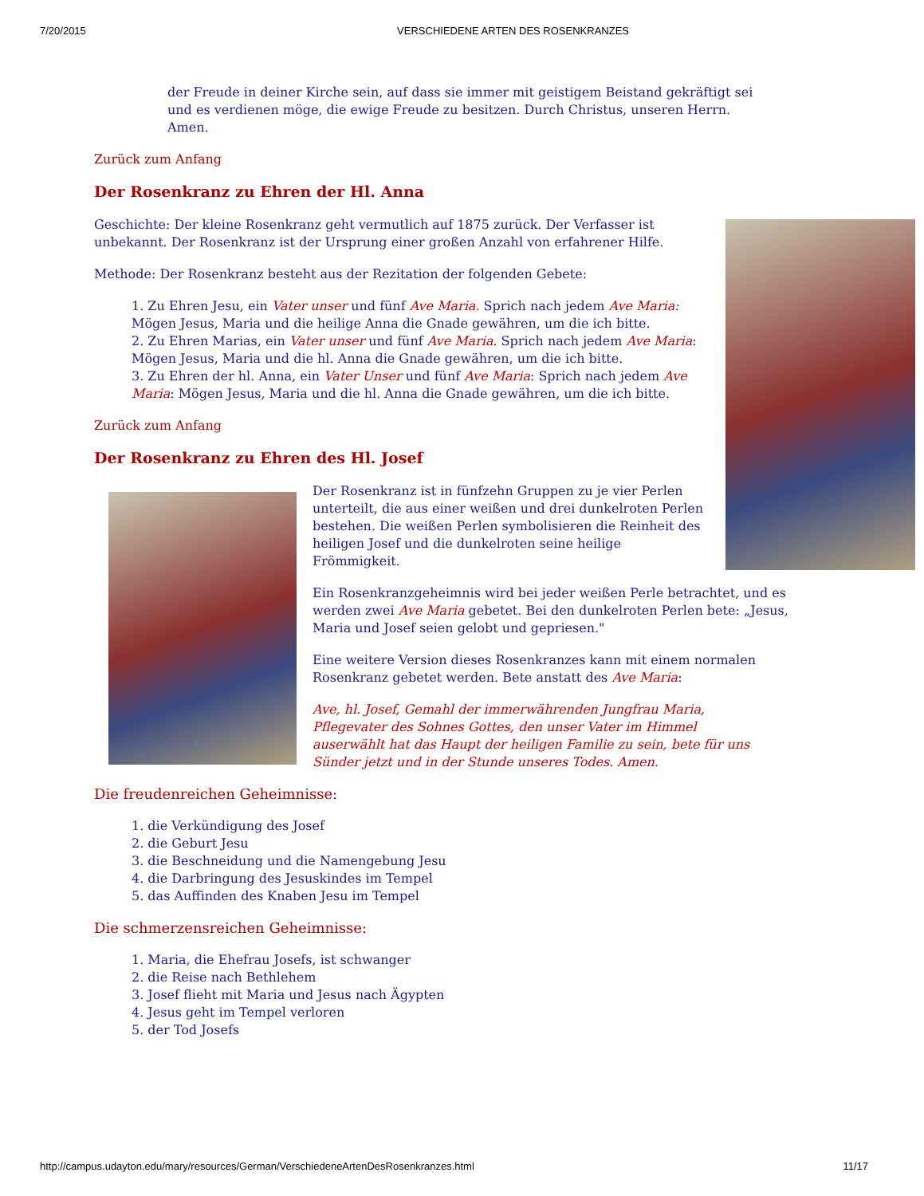7/20/2015 VERSCHIEDENE ARTEN DES ROSENKRANZES
der Freude in deiner Kirche sein, auf dass sie immer mit geistigem Beistand gekräftigt sei und es verdienen möge, die ewige Freude zu besitzen. Durch Christus, unseren Herrn. Amen.
Zurück zum Anfang
Der Rosenkranz zu Ehren der Hl. Anna
Geschichte: Der kleine Rosenkranz geht vermutlich auf 1875 zurück. Der Verfasser ist unbekannt. Der Rosenkranz ist der Ursprung einer großen Anzahl von erfahrener Hilfe.
Methode: Der Rosenkranz besteht aus der Rezitation der folgenden Gebete:
1. Zu Ehren Jesu, ein Vater unser und fünf Ave Maria. Sprich nach jedem Ave Maria: Mögen Jesus, Maria und die heilige Anna die Gnade gewähren, um die ich bitte.
2. Zu Ehren Marias, ein Vater unser und fünf Ave Maria. Sprich nach jedem Ave Maria: Mögen Jesus, Maria und die hl. Anna die Gnade gewähren, um die ich bitte.
3. Zu Ehren der hl. Anna, ein Vater Unser und fünf Ave Maria: Sprich nach jedem Ave Maria: Mögen Jesus, Maria und die hl. Anna die Gnade gewähren, um die ich bitte.
Zurück zum Anfang
Der Rosenkranz zu Ehren des Hl. Josef
Der Rosenkranz ist in fünfzehn Gruppen zu je vier Perlen unterteilt, die aus einer weißen und drei dunkelroten Perlen bestehen. Die weißen Perlen symbolisieren die Reinheit des heiligen Josef und die dunkelroten seine heilige Frömmigkeit.
Ein Rosenkranzgeheimnis wird bei jeder weißen Perle betrachtet, und es werden zwei Ave Maria gebetet. Bei den dunkelroten Perlen bete: „Jesus, Maria und Josef seien gelobt und gepriesen."
Eine weitere Version dieses Rosenkranzes kann mit einem normalen Rosenkranz gebetet werden. Bete anstatt des Ave Maria:
Ave, hl. Josef, Gemahl der immerwährenden Jungfrau Maria, Pflegevater des Sohnes Gottes, den unser Vater im Himmel auserwählt hat das Haupt der heiligen Familie zu sein, bete für uns Sünder jetzt und in der Stunde unseres Todes. Amen.
Die freudenreichen Geheimnisse:
1. die Verkündigung des Josef
2. die Geburt Jesu
3. die Beschneidung und die Namengebung Jesu
4. die Darbringung des Jesuskindes im Tempel
5. das Auffinden des Knaben Jesu im Tempel
Die schmerzensreichen Geheimnisse:
1. Maria, die Ehefrau Josefs, ist schwanger
2. die Reise nach Bethlehem
3. Josef flieht mit Maria und Jesus nach Ägypten
4. Jesus geht im Tempel verloren
5. der Tod Josefs
http://campus.udayton.edu/mary/resources/German/VerschiedeneArtenDesRosenkranzes.html 11/17